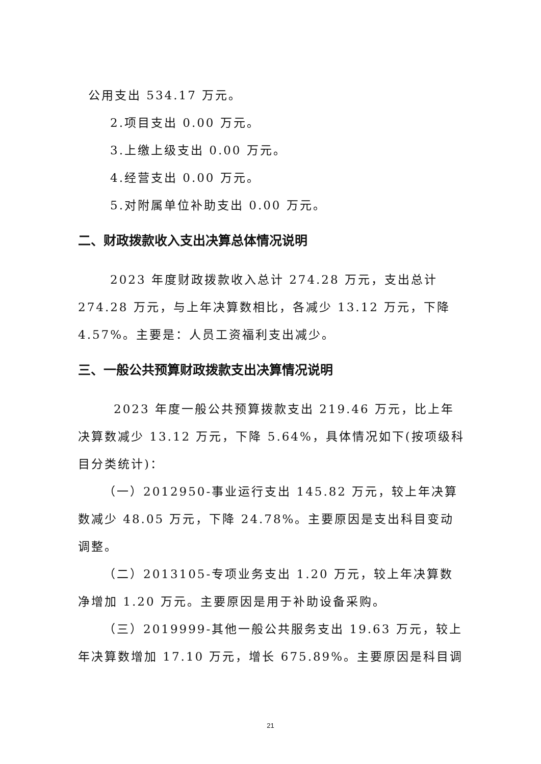公用支出 534.17 万元。
2.项目支出 0.00 万元。
3.上缴上级支出 0.00 万元。
4.经营支出 0.00 万元。
5.对附属单位补助支出 0.00 万元。
二、财政拨款收入支出决算总体情况说明
2023 年度财政拨款收入总计 274.28 万元，支出总计 274.28 万元，与上年决算数相比，各减少 13.12 万元，下降 4.57%。主要是：人员工资福利支出减少。
三、一般公共预算财政拨款支出决算情况说明
2023 年度一般公共预算拨款支出 219.46 万元，比上年决算数减少 13.12 万元，下降 5.64%，具体情况如下(按项级科目分类统计)：
（一）2012950-事业运行支出 145.82 万元，较上年决算数减少 48.05 万元，下降 24.78%。主要原因是支出科目变动调整。
（二）2013105-专项业务支出 1.20 万元，较上年决算数净增加 1.20 万元。主要原因是用于补助设备采购。
（三）2019999-其他一般公共服务支出 19.63 万元，较上年决算数增加 17.10 万元，增长 675.89%。主要原因是科目调
21